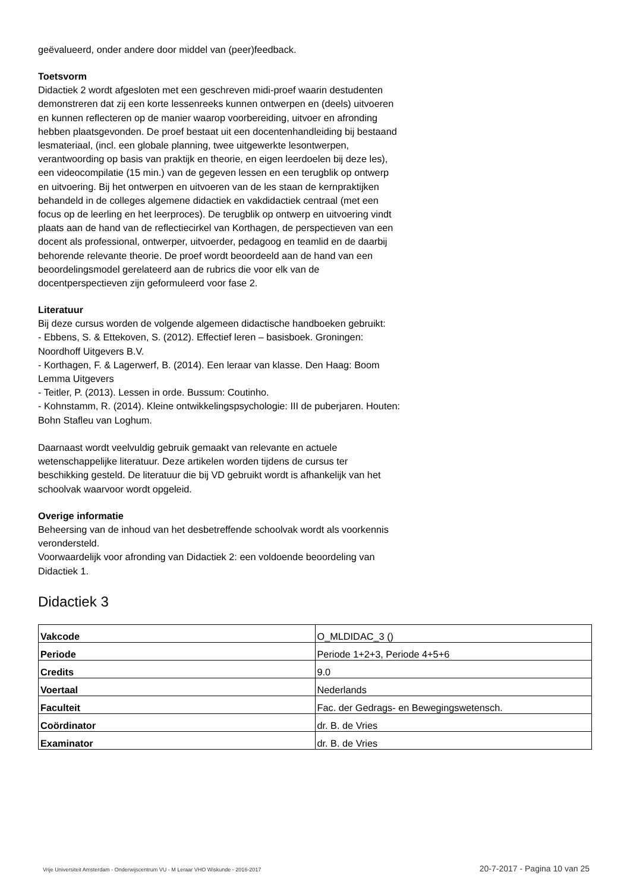geëvalueerd, onder andere door middel van (peer)feedback.
Toetsvorm
Didactiek 2 wordt afgesloten met een geschreven midi-proef waarin destudenten demonstreren dat zij een korte lessenreeks kunnen ontwerpen en (deels) uitvoeren en kunnen reflecteren op de manier waarop voorbereiding, uitvoer en afronding hebben plaatsgevonden. De proef bestaat uit een docentenhandleiding bij bestaand lesmateriaal, (incl. een globale planning, twee uitgewerkte lesontwerpen, verantwoording op basis van praktijk en theorie, en eigen leerdoelen bij deze les), een videocompilatie (15 min.) van de gegeven lessen en een terugblik op ontwerp en uitvoering. Bij het ontwerpen en uitvoeren van de les staan de kernpraktijken behandeld in de colleges algemene didactiek en vakdidactiek centraal (met een focus op de leerling en het leerproces). De terugblik op ontwerp en uitvoering vindt plaats aan de hand van de reflectiecirkel van Korthagen, de perspectieven van een docent als professional, ontwerper, uitvoerder, pedagoog en teamlid en de daarbij behorende relevante theorie. De proef wordt beoordeeld aan de hand van een beoordelingsmodel gerelateerd aan de rubrics die voor elk van de docentperspectieven zijn geformuleerd voor fase 2.
Literatuur
Bij deze cursus worden de volgende algemeen didactische handboeken gebruikt:
- Ebbens, S. & Ettekoven, S. (2012). Effectief leren – basisboek. Groningen: Noordhoff Uitgevers B.V.
- Korthagen, F. & Lagerwerf, B. (2014). Een leraar van klasse. Den Haag: Boom Lemma Uitgevers
- Teitler, P. (2013). Lessen in orde. Bussum: Coutinho.
- Kohnstamm, R. (2014). Kleine ontwikkelingspsychologie: III de puberjaren. Houten: Bohn Stafleu van Loghum.
Daarnaast wordt veelvuldig gebruik gemaakt van relevante en actuele wetenschappelijke literatuur. Deze artikelen worden tijdens de cursus ter beschikking gesteld. De literatuur die bij VD gebruikt wordt is afhankelijk van het schoolvak waarvoor wordt opgeleid.
Overige informatie
Beheersing van de inhoud van het desbetreffende schoolvak wordt als voorkennis verondersteld.
Voorwaardelijk voor afronding van Didactiek 2: een voldoende beoordeling van Didactiek 1.
Didactiek 3
| Vakcode | O_MLDIDAC_3 () |
| Periode | Periode 1+2+3, Periode 4+5+6 |
| Credits | 9.0 |
| Voertaal | Nederlands |
| Faculteit | Fac. der Gedrags- en Bewegingswetensch. |
| Coördinator | dr. B. de Vries |
| Examinator | dr. B. de Vries |
Vrije Universiteit Amsterdam - Onderwijscentrum VU - M Leraar VHO Wiskunde - 2016-2017 20-7-2017 - Pagina 10 van 25